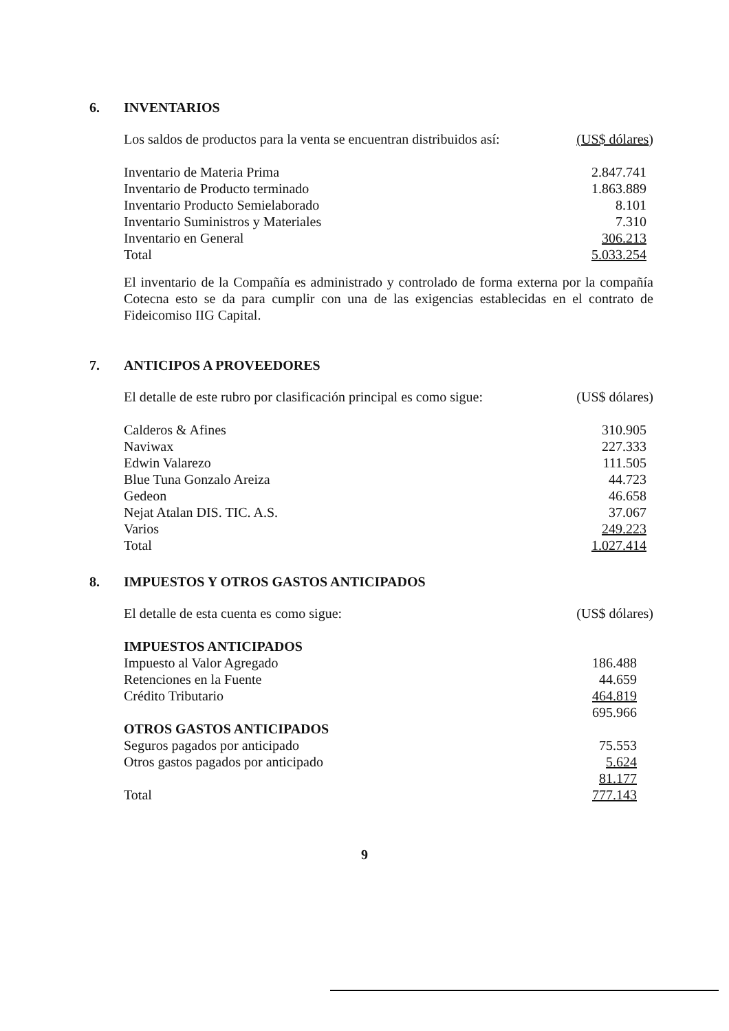6. INVENTARIOS
| Los saldos de productos para la venta se encuentran distribuidos así: | (US$ dólares ) |
| Inventario de Materia Prima | 2.847.741 |
| Inventario de Producto terminado | 1.863.889 |
| Inventario Producto Semielaborado | 8.101 |
| Inventario Suministros y Materiales | 7.310 |
| Inventario en General | 306.213 |
| Total | 5.033.254 |
El inventario de la Compañía es administrado y controlado de forma externa por la compañía Cotecna esto se da para cumplir con una de las exigencias establecidas en el contrato de Fideicomiso IIG Capital.
7. ANTICIPOS A PROVEEDORES
| El detalle de este rubro por clasificación principal es como sigue: | (US$ dólares) |
| Calderos & Afines | 310.905 |
| Naviwax | 227.333 |
| Edwin Valarezo | 111.505 |
| Blue Tuna Gonzalo Areiza | 44.723 |
| Gedeon | 46.658 |
| Nejat Atalan DIS. TIC. A.S. | 37.067 |
| Varios | 249.223 |
| Total | 1.027.414 |
8. IMPUESTOS Y OTROS GASTOS ANTICIPADOS
| El detalle de esta cuenta es como sigue: | (US$ dólares) |
| IMPUESTOS ANTICIPADOS | |
| Impuesto al Valor Agregado | 186.488 |
| Retenciones en la Fuente | 44.659 |
| Crédito Tributario | 464.819 |
| | 695.966 |
| OTROS GASTOS ANTICIPADOS | |
| Seguros pagados por anticipado | 75.553 |
| Otros gastos pagados por anticipado | 5.624 |
| | 81.177 |
| Total | 777.143 |
9